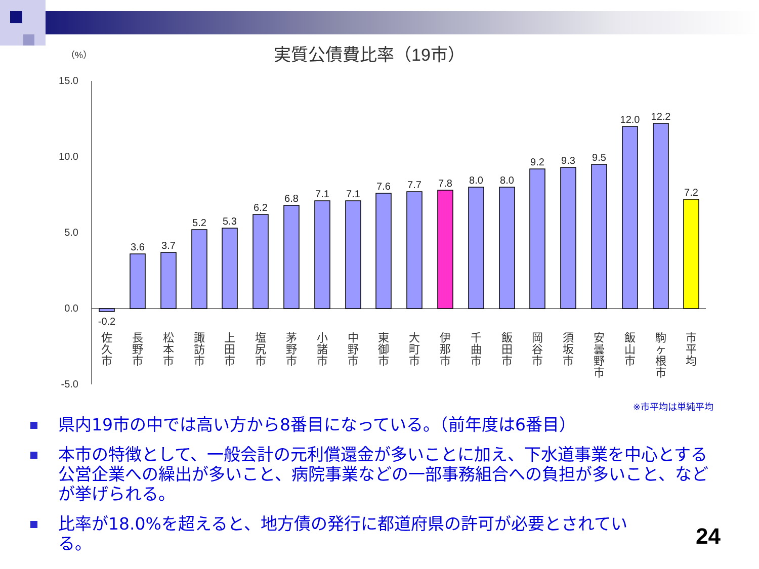（%）
実質公債費比率（19市）
15.0
10.0
5.0
0.0
-5.0
-0.2
3.6
3.7
5.2
5.3
6.2
6.8
7.1
7.1
7.6
7.7
7.8
8.0
8.0
9.2
9.3
9.5
12.0
12.2
7.2
佐
久
市
長
野
市
松
本
市
諏
訪
市
上
田
市
塩
尻
市
茅
野
市
小
諸
市
中
野
市
東
御
市
大
町
市
伊
那
市
千
曲
市
飯
田
市
岡
谷
市
須
坂
市
安
曇
野
市
飯
山
市
駒
ヶ
根
市
市
平
均
※市平均は単純平均
県内19市の中では高い方から8番目になっている。（前年度は6番目）
本市の特徴として、一般会計の元利償還金が多いことに加え、下水道事業を中心とする公営企業への繰出が多いこと、病院事業などの一部事務組合への負担が多いこと、などが挙げられる。
比率が18.0%を超えると、地方債の発行に都道府県の許可が必要とされている。
24